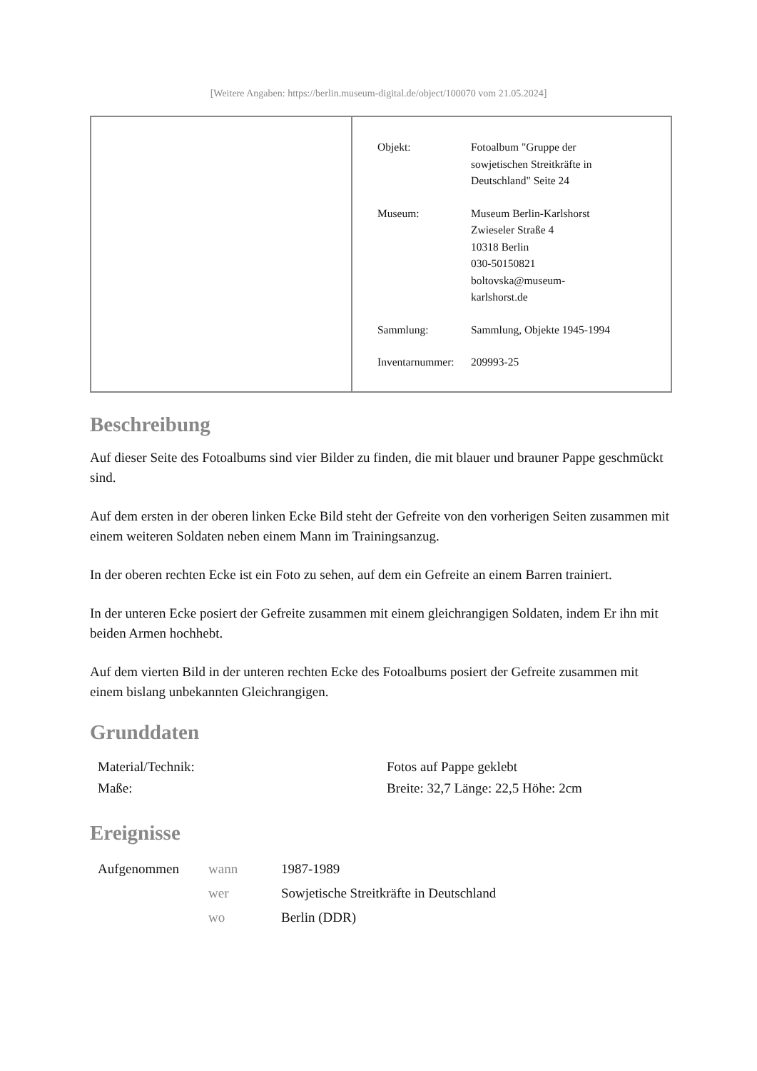[Weitere Angaben: https://berlin.museum-digital.de/object/100070 vom 21.05.2024]
| Objekt: | Fotoalbum "Gruppe der sowjetischen Streitkräfte in Deutschland" Seite 24 |
| Museum: | Museum Berlin-Karlshorst Zwieseler Straße 4 10318 Berlin 030-50150821 boltovska@museum- karlshorst.de |
| Sammlung: | Sammlung, Objekte 1945-1994 |
| Inventarnummer: | 209993-25 |
Beschreibung
Auf dieser Seite des Fotoalbums sind vier Bilder zu finden, die mit blauer und brauner Pappe geschmückt sind.
Auf dem ersten in der oberen linken Ecke Bild steht der Gefreite von den vorherigen Seiten zusammen mit einem weiteren Soldaten neben einem Mann im Trainingsanzug.
In der oberen rechten Ecke ist ein Foto zu sehen, auf dem ein Gefreite an einem Barren trainiert.
In der unteren Ecke posiert der Gefreite zusammen mit einem gleichrangigen Soldaten, indem Er ihn mit beiden Armen hochhebt.
Auf dem vierten Bild in der unteren rechten Ecke des Fotoalbums posiert der Gefreite zusammen mit einem bislang unbekannten Gleichrangigen.
Grunddaten
| Material/Technik: | Fotos auf Pappe geklebt |
| Maße: | Breite: 32,7 Länge: 22,5 Höhe: 2cm |
Ereignisse
| Aufgenommen | wann | 1987-1989 |
| | wer | Sowjetische Streitkräfte in Deutschland |
| | wo | Berlin (DDR) |